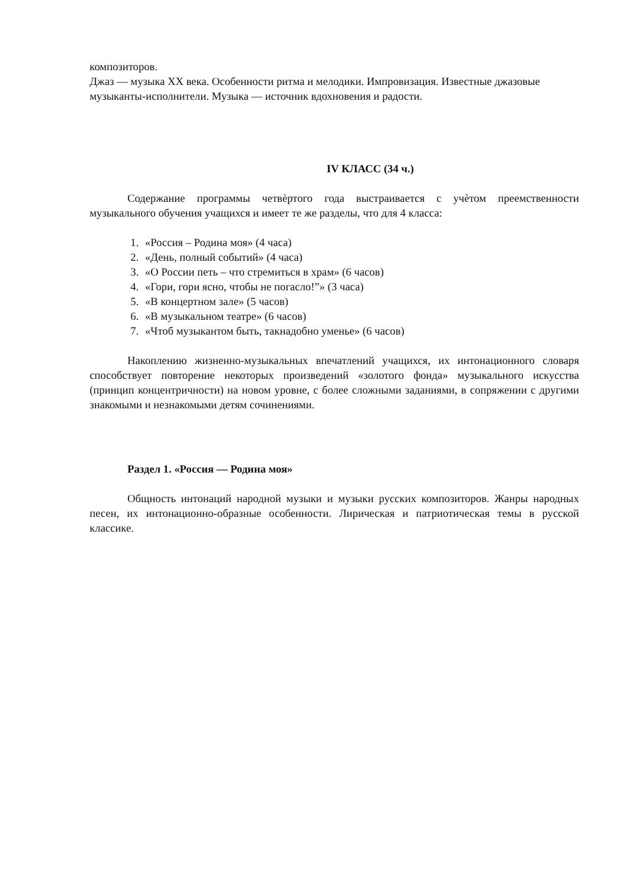композиторов.
Джаз — музыка XX века. Особенности ритма и мелодики. Импровизация. Известные джазовые музыканты-исполнители. Музыка — источник вдохновения и радости.
IV КЛАСС (34 ч.)
Содержание программы четвѐртого года выстраивается с учѐтом преемственности музыкального обучения учащихся и имеет те же разделы, что для 4 класса:
1. «Россия – Родина моя» (4 часа)
2. «День, полный событий» (4 часа)
3. «О России петь – что стремиться в храм» (6 часов)
4. «Гори, гори ясно, чтобы не погасло!”» (3 часа)
5. «В концертном зале» (5 часов)
6. «В музыкальном театре» (6 часов)
7. «Чтоб музыкантом быть, такнадобно уменье» (6 часов)
Накоплению жизненно-музыкальных впечатлений учащихся, их интонационного словаря способствует повторение некоторых произведений «золотого фонда» музыкального искусства (принцип концентричности) на новом уровне, с более сложными заданиями, в сопряжении с другими знакомыми и незнакомыми детям сочинениями.
Раздел 1. «Россия — Родина моя»
Общность интонаций народной музыки и музыки русских композиторов. Жанры народных песен, их интонационно-образные особенности. Лирическая и патриотическая темы в русской классике.